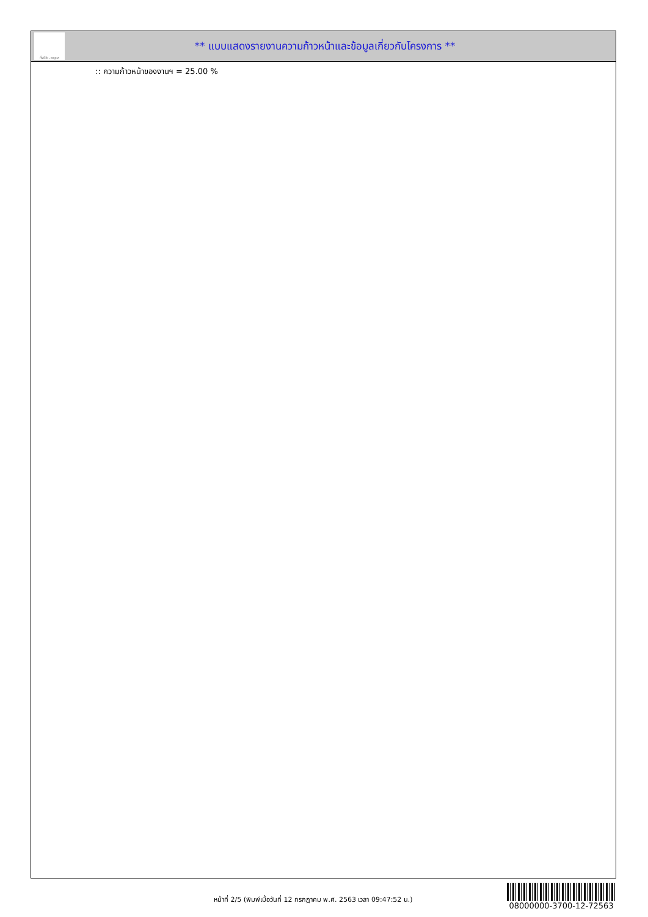ทั้งชีวิต..เราดูแล
** แบบแสดงรายงานความก้าวหน้าและข้อมูลเกี่ยวกับโครงการ **
:: ความก้าวหน้าของงานฯ = 25.00 %
หน้าที่ 2/5 (พิมพ์เมื่อวันที่ 12 กรกฎาคม พ.ศ. 2563 เวลา 09:47:52 น.)
08000000-3700-12-72563